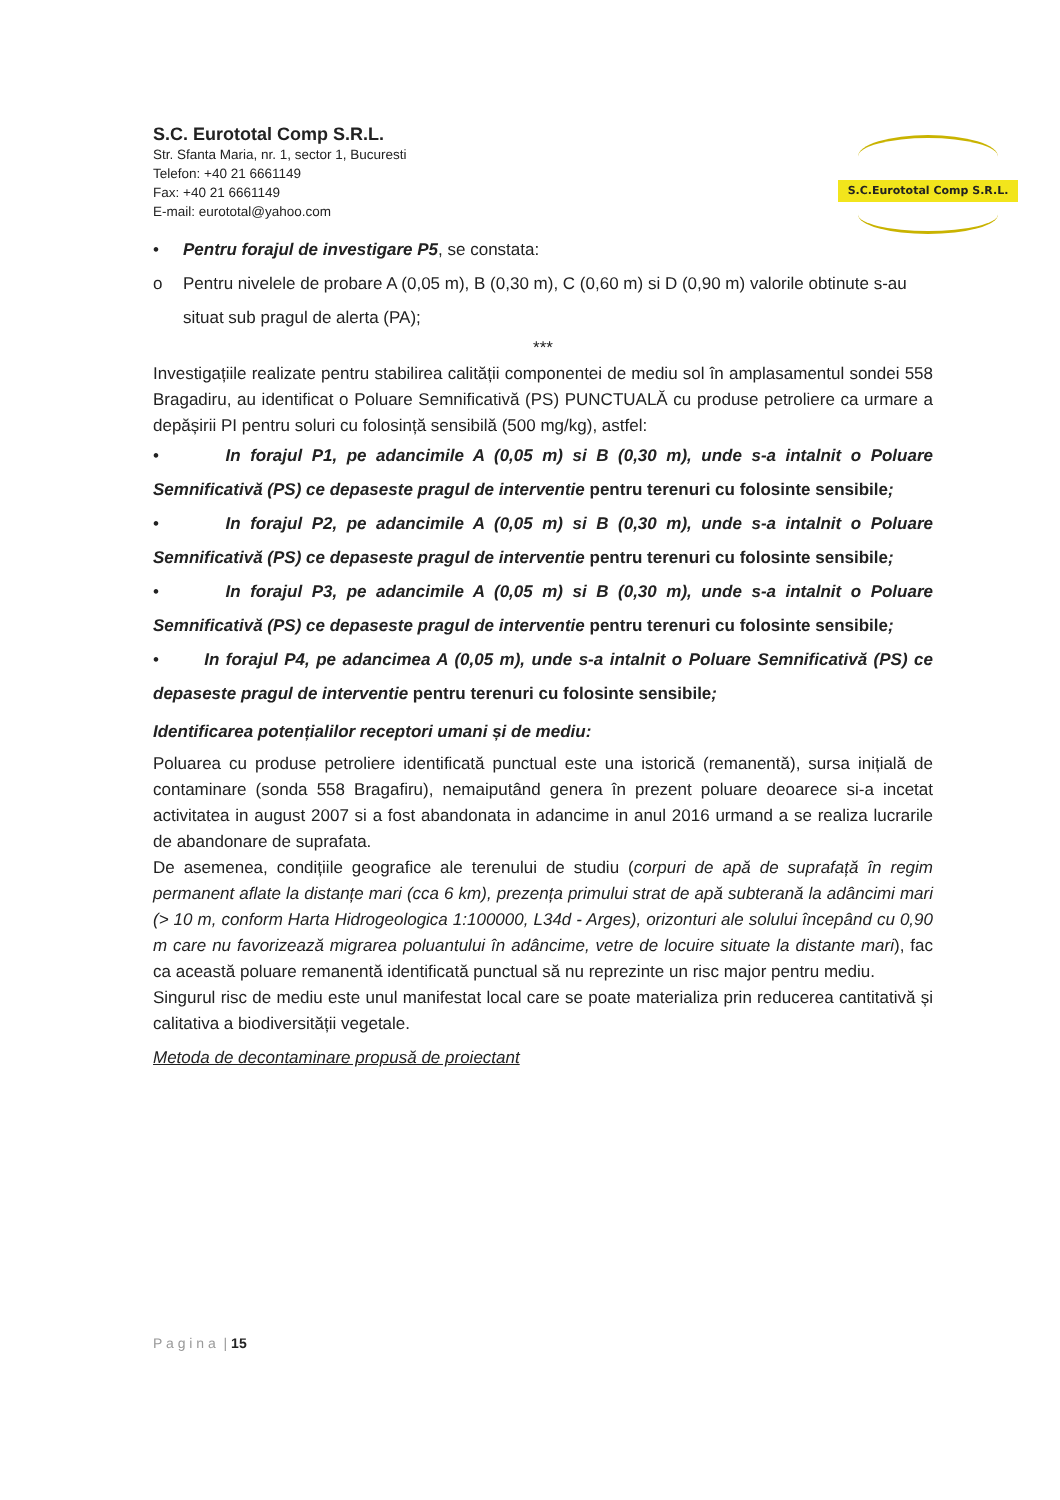S.C.Eurototal Comp S.R.L.
S.C. Eurototal Comp S.R.L.
Str. Sfanta Maria, nr. 1, sector 1, Bucuresti
Telefon: +40 21 6661149
Fax: +40 21 6661149
E-mail: eurototal@yahoo.com
• Pentru forajul de investigare P5, se constata:
o Pentru nivelele de probare A (0,05 m), B (0,30 m), C (0,60 m) si D (0,90 m) valorile obtinute s-au situat sub pragul de alerta (PA);
***
Investigațiile realizate pentru stabilirea calității componentei de mediu sol în amplasamentul sondei 558 Bragadiru, au identificat o Poluare Semnificativă (PS) PUNCTUALĂ cu produse petroliere ca urmare a depășirii PI pentru soluri cu folosință sensibilă (500 mg/kg), astfel:
• In forajul P1, pe adancimile A (0,05 m) si B (0,30 m), unde s-a intalnit o Poluare Semnificativă (PS) ce depaseste pragul de interventie pentru terenuri cu folosinte sensibile;
• In forajul P2, pe adancimile A (0,05 m) si B (0,30 m), unde s-a intalnit o Poluare Semnificativă (PS) ce depaseste pragul de interventie pentru terenuri cu folosinte sensibile;
• In forajul P3, pe adancimile A (0,05 m) si B (0,30 m), unde s-a intalnit o Poluare Semnificativă (PS) ce depaseste pragul de interventie pentru terenuri cu folosinte sensibile;
• In forajul P4, pe adancimea A (0,05 m), unde s-a intalnit o Poluare Semnificativă (PS) ce depaseste pragul de interventie pentru terenuri cu folosinte sensibile;
Identificarea potențialilor receptori umani și de mediu:
Poluarea cu produse petroliere identificată punctual este una istorică (remanentă), sursa inițială de contaminare (sonda 558 Bragafiru), nemaiputând genera în prezent poluare deoarece si-a incetat activitatea in august 2007 si a fost abandonata in adancime in anul 2016 urmand a se realiza lucrarile de abandonare de suprafata.
De asemenea, condițiile geografice ale terenului de studiu (corpuri de apă de suprafață în regim permanent aflate la distanțe mari (cca 6 km), prezența primului strat de apă subterană la adâncimi mari (> 10 m, conform Harta Hidrogeologica 1:100000, L34d - Arges), orizonturi ale solului începând cu 0,90 m care nu favorizează migrarea poluantului în adâncime, vetre de locuire situate la distante mari), fac ca această poluare remanentă identificată punctual să nu reprezinte un risc major pentru mediu.
Singurul risc de mediu este unul manifestat local care se poate materializa prin reducerea cantitativă și calitativa a biodiversității vegetale.
Metoda de decontaminare propusă de proiectant
P a g i n a | 15